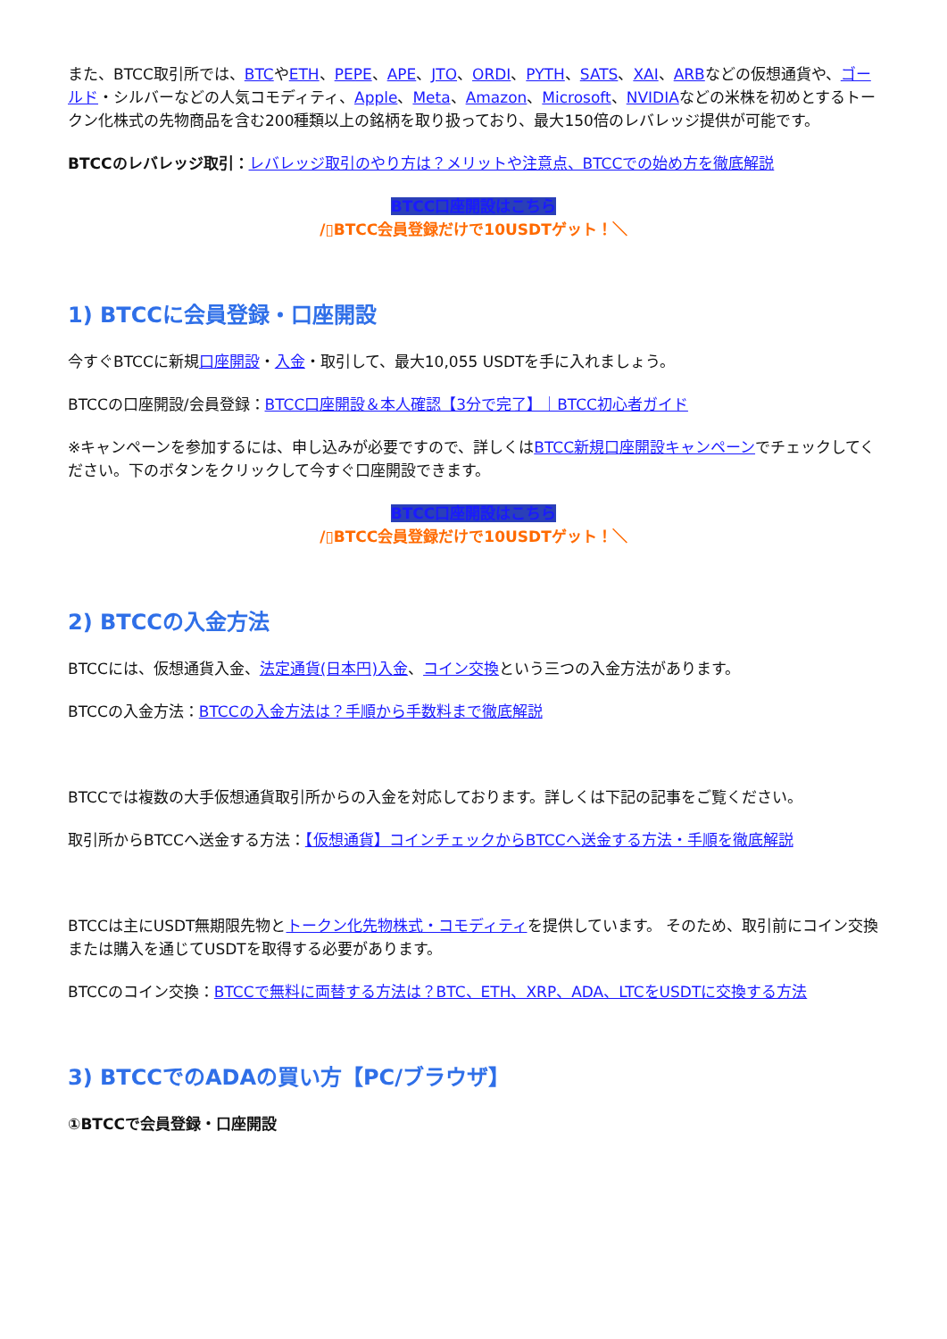また、BTCC取引所では、BTCやETH、PEPE、APE、JTO、ORDI、PYTH、SATS、XAI、ARBなどの仮想通貨や、ゴールド・シルバーなどの人気コモディティ、Apple、Meta、Amazon、Microsoft、NVIDIAなどの米株を初めとするトークン化株式の先物商品を含む200種類以上の銘柄を取り扱っており、最大150倍のレバレッジ提供が可能です。
BTCCのレバレッジ取引：レバレッジ取引のやり方は？メリットや注意点、BTCCでの始め方を徹底解説
BTCC口座開設はこちら
/▯BTCC会員登録だけで10USDTゲット！＼
1) BTCCに会員登録・口座開設
今すぐBTCCに新規口座開設・入金・取引して、最大10,055 USDTを手に入れましょう。
BTCCの口座開設/会員登録：BTCC口座開設＆本人確認【3分で完了】｜BTCC初心者ガイド
※キャンペーンを参加するには、申し込みが必要ですので、詳しくはBTCC新規口座開設キャンペーンでチェックしてください。下のボタンをクリックして今すぐ口座開設できます。
BTCC口座開設はこちら
/▯BTCC会員登録だけで10USDTゲット！＼
2) BTCCの入金方法
BTCCには、仮想通貨入金、法定通貨(日本円)入金、コイン交換という三つの入金方法があります。
BTCCの入金方法：BTCCの入金方法は？手順から手数料まで徹底解説
BTCCでは複数の大手仮想通貨取引所からの入金を対応しております。詳しくは下記の記事をご覧ください。
取引所からBTCCへ送金する方法：【仮想通貨】コインチェックからBTCCへ送金する方法・手順を徹底解説
BTCCは主にUSDT無期限先物とトークン化先物株式・コモディティを提供しています。 そのため、取引前にコイン交換または購入を通じてUSDTを取得する必要があります。
BTCCのコイン交換：BTCCで無料に両替する方法は？BTC、ETH、XRP、ADA、LTCをUSDTに交換する方法
3) BTCCでのADAの買い方【PC/ブラウザ】
①BTCCで会員登録・口座開設